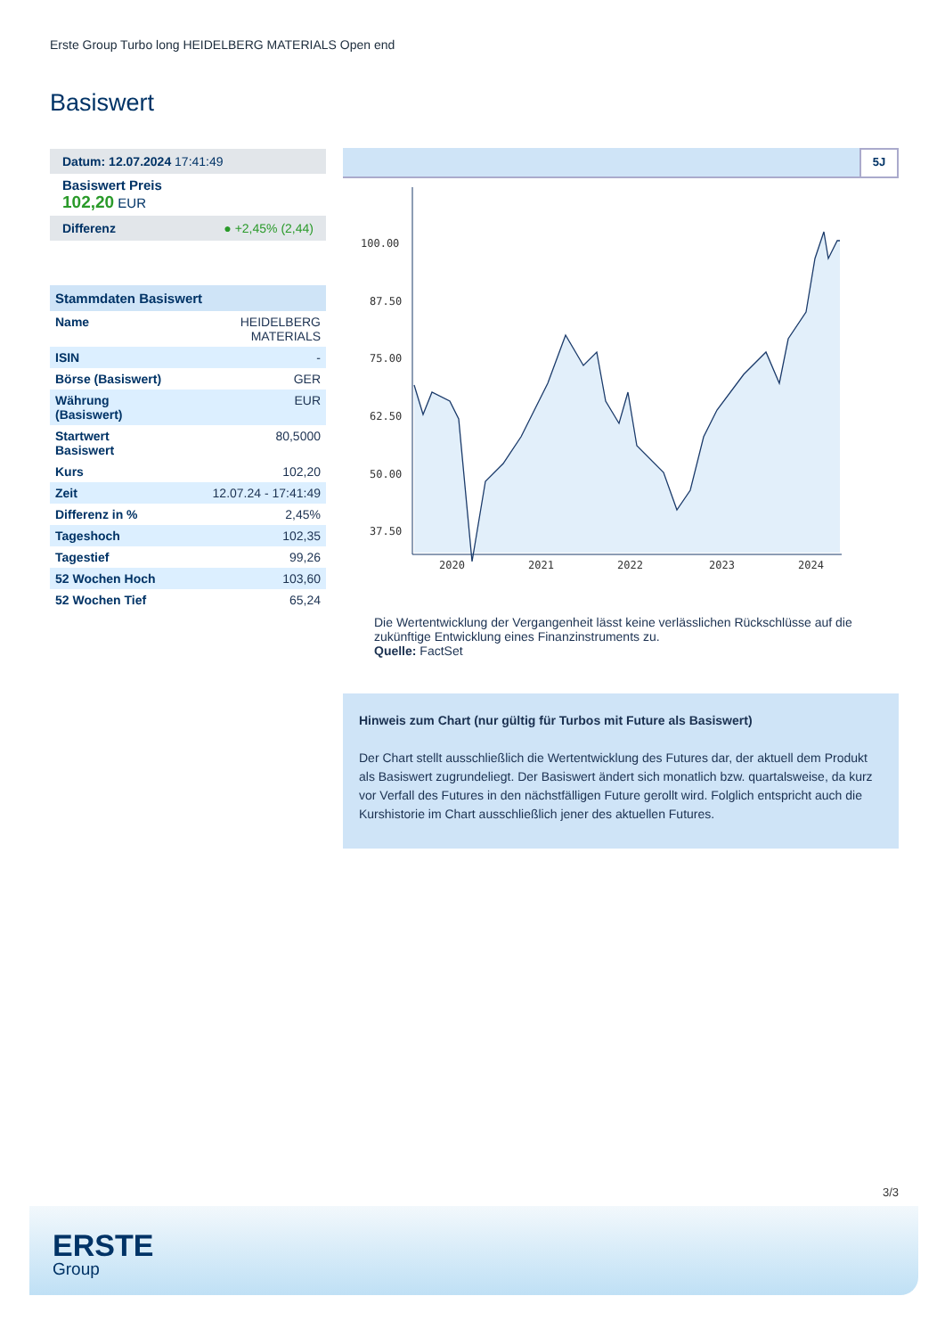Erste Group Turbo long HEIDELBERG MATERIALS Open end
Basiswert
Datum: 12.07.2024 17:41:49
Basiswert Preis
102,20 EUR
Differenz ● +2,45% (2,44)
| Stammdaten Basiswert | |
| --- | --- |
| Name | HEIDELBERG MATERIALS |
| ISIN | - |
| Börse (Basiswert) | GER |
| Währung (Basiswert) | EUR |
| Startwert Basiswert | 80,5000 |
| Kurs | 102,20 |
| Zeit | 12.07.24 - 17:41:49 |
| Differenz in % | 2,45% |
| Tageshoch | 102,35 |
| Tagestief | 99,26 |
| 52 Wochen Hoch | 103,60 |
| 52 Wochen Tief | 65,24 |
5J
100.00
87.50
75.00
62.50
50.00
37.50
2020
2021
2022
2023
2024
Die Wertentwicklung der Vergangenheit lässt keine verlässlichen Rückschlüsse auf die zukünftige Entwicklung eines Finanzinstruments zu.
Quelle: FactSet
Hinweis zum Chart (nur gültig für Turbos mit Future als Basiswert)
Der Chart stellt ausschließlich die Wertentwicklung des Futures dar, der aktuell dem Produkt als Basiswert zugrundeliegt. Der Basiswert ändert sich monatlich bzw. quartalsweise, da kurz vor Verfall des Futures in den nächstfälligen Future gerollt wird. Folglich entspricht auch die Kurshistorie im Chart ausschließlich jener des aktuellen Futures.
3/3
ERSTE
Group